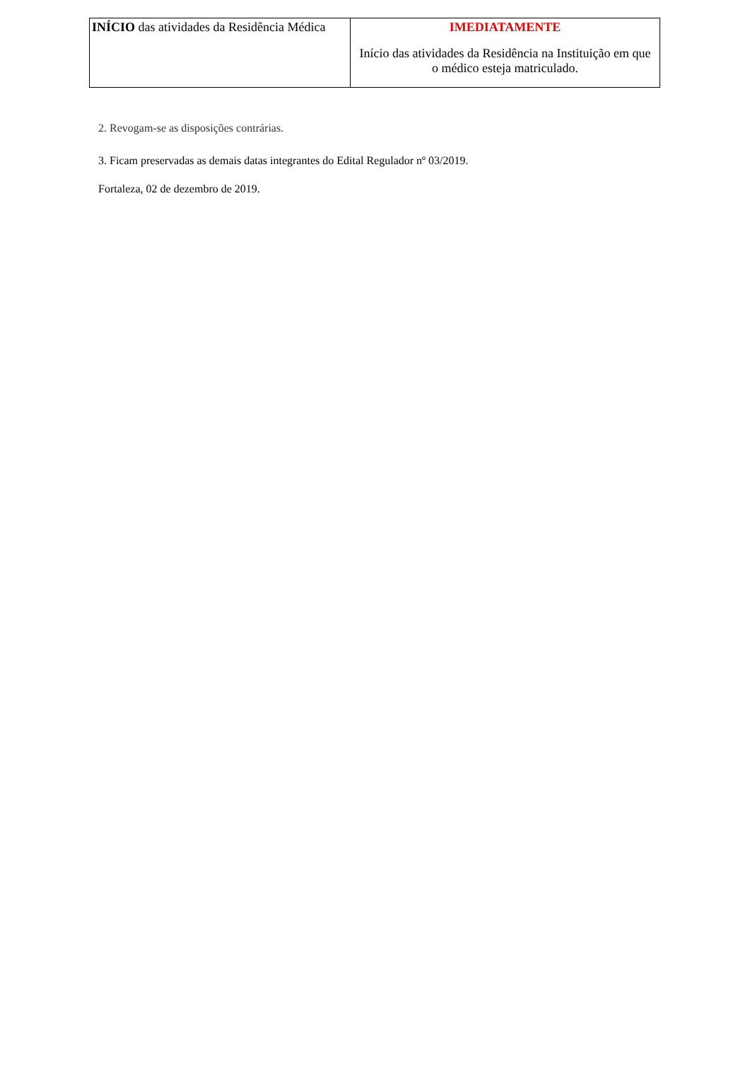| INÍCIO das atividades da Residência Médica | IMEDIATAMENTE Início das atividades da Residência na Instituição em que o médico esteja matriculado. |
2. Revogam-se as disposições contrárias.
3. Ficam preservadas as demais datas integrantes do Edital Regulador nº 03/2019.
Fortaleza, 02 de dezembro de 2019.